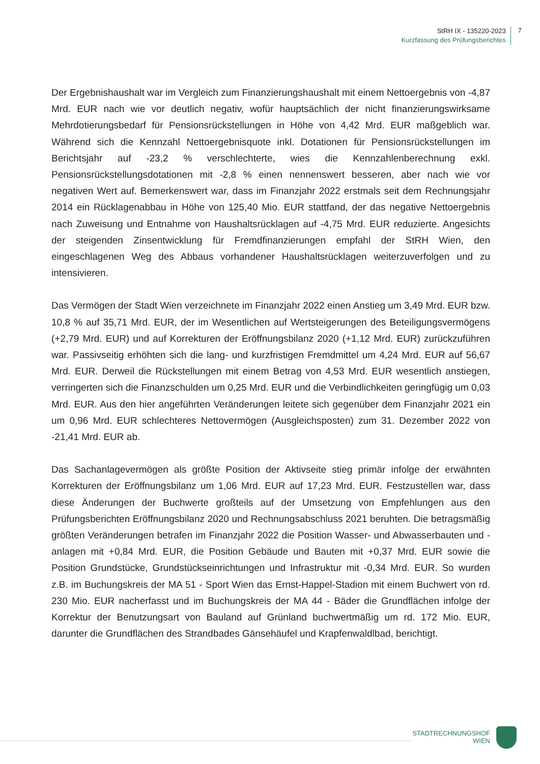StRH IX - 135220-2023
Kurzfassung des Prüfungsberichtes
7
Der Ergebnishaushalt war im Vergleich zum Finanzierungshaushalt mit einem Nettoergebnis von -4,87 Mrd. EUR nach wie vor deutlich negativ, wofür hauptsächlich der nicht finanzierungswirksame Mehrdotierungsbedarf für Pensionsrückstellungen in Höhe von 4,42 Mrd. EUR maßgeblich war. Während sich die Kennzahl Nettoergebnisquote inkl. Dotationen für Pensionsrückstellungen im Berichtsjahr auf -23,2 % verschlechterte, wies die Kennzahlenberechnung exkl. Pensionsrückstellungsdotationen mit -2,8 % einen nennenswert besseren, aber nach wie vor negativen Wert auf. Bemerkenswert war, dass im Finanzjahr 2022 erstmals seit dem Rechnungsjahr 2014 ein Rücklagenabbau in Höhe von 125,40 Mio. EUR stattfand, der das negative Nettoergebnis nach Zuweisung und Entnahme von Haushaltsrücklagen auf -4,75 Mrd. EUR reduzierte. Angesichts der steigenden Zinsentwicklung für Fremdfinanzierungen empfahl der StRH Wien, den eingeschlagenen Weg des Abbaus vorhandener Haushaltsrücklagen weiterzuverfolgen und zu intensivieren.
Das Vermögen der Stadt Wien verzeichnete im Finanzjahr 2022 einen Anstieg um 3,49 Mrd. EUR bzw. 10,8 % auf 35,71 Mrd. EUR, der im Wesentlichen auf Wertsteigerungen des Beteiligungsvermögens (+2,79 Mrd. EUR) und auf Korrekturen der Eröffnungsbilanz 2020 (+1,12 Mrd. EUR) zurückzuführen war. Passivseitig erhöhten sich die lang- und kurzfristigen Fremdmittel um 4,24 Mrd. EUR auf 56,67 Mrd. EUR. Derweil die Rückstellungen mit einem Betrag von 4,53 Mrd. EUR wesentlich anstiegen, verringerten sich die Finanzschulden um 0,25 Mrd. EUR und die Verbindlichkeiten geringfügig um 0,03 Mrd. EUR. Aus den hier angeführten Veränderungen leitete sich gegenüber dem Finanzjahr 2021 ein um 0,96 Mrd. EUR schlechteres Nettovermögen (Ausgleichsposten) zum 31. Dezember 2022 von -21,41 Mrd. EUR ab.
Das Sachanlagevermögen als größte Position der Aktivseite stieg primär infolge der erwähnten Korrekturen der Eröffnungsbilanz um 1,06 Mrd. EUR auf 17,23 Mrd. EUR. Festzustellen war, dass diese Änderungen der Buchwerte großteils auf der Umsetzung von Empfehlungen aus den Prüfungsberichten Eröffnungsbilanz 2020 und Rechnungsabschluss 2021 beruhten. Die betragsmäßig größten Veränderungen betrafen im Finanzjahr 2022 die Position Wasser- und Abwasserbauten und -anlagen mit +0,84 Mrd. EUR, die Position Gebäude und Bauten mit +0,37 Mrd. EUR sowie die Position Grundstücke, Grundstückseinrichtungen und Infrastruktur mit -0,34 Mrd. EUR. So wurden z.B. im Buchungskreis der MA 51 - Sport Wien das Ernst-Happel-Stadion mit einem Buchwert von rd. 230 Mio. EUR nacherfasst und im Buchungskreis der MA 44 - Bäder die Grundflächen infolge der Korrektur der Benutzungsart von Bauland auf Grünland buchwertmäßig um rd. 172 Mio. EUR, darunter die Grundflächen des Strandbades Gänsehäufel und Krapfenwaldlbad, berichtigt.
STADTRECHNUNGSHOF
WIEN